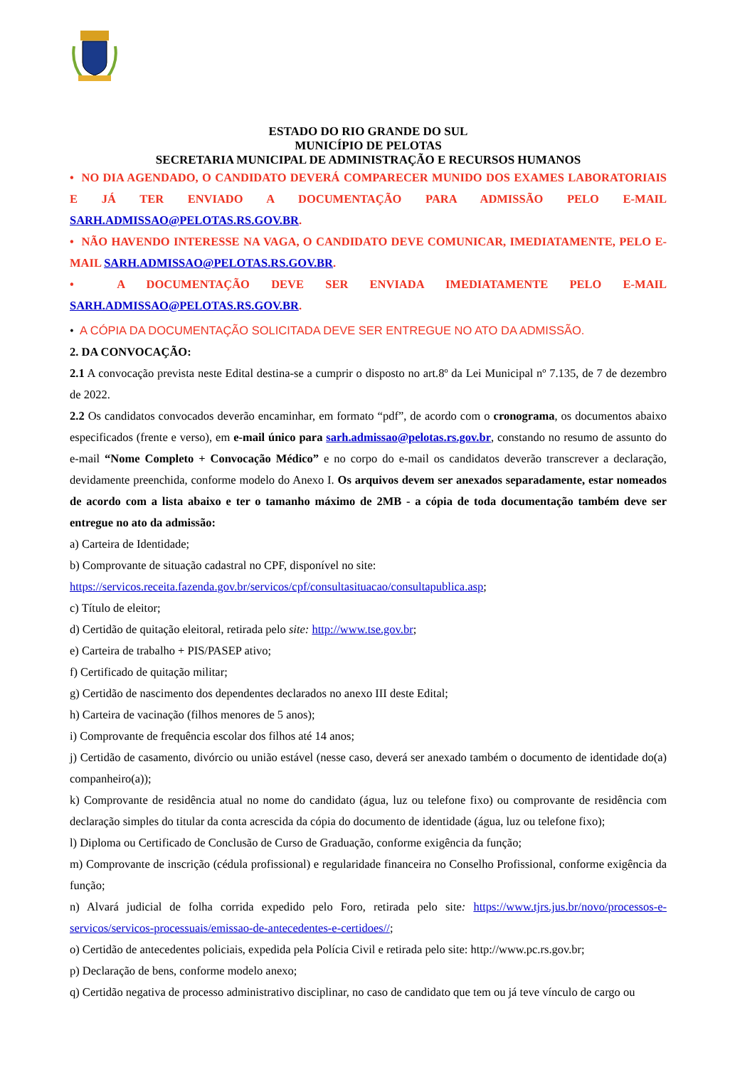ESTADO DO RIO GRANDE DO SUL
MUNICÍPIO DE PELOTAS
SECRETARIA MUNICIPAL DE ADMINISTRAÇÃO E RECURSOS HUMANOS
• NO DIA AGENDADO, O CANDIDATO DEVERÁ COMPARECER MUNIDO DOS EXAMES LABORATORIAIS E JÁ TER ENVIADO A DOCUMENTAÇÃO PARA ADMISSÃO PELO E-MAIL SARH.ADMISSAO@PELOTAS.RS.GOV.BR.
• NÃO HAVENDO INTERESSE NA VAGA, O CANDIDATO DEVE COMUNICAR, IMEDIATAMENTE, PELO E-MAIL SARH.ADMISSAO@PELOTAS.RS.GOV.BR.
• A DOCUMENTAÇÃO DEVE SER ENVIADA IMEDIATAMENTE PELO E-MAIL SARH.ADMISSAO@PELOTAS.RS.GOV.BR.
• A CÓPIA DA DOCUMENTAÇÃO SOLICITADA DEVE SER ENTREGUE NO ATO DA ADMISSÃO.
2. DA CONVOCAÇÃO:
2.1 A convocação prevista neste Edital destina-se a cumprir o disposto no art.8º da Lei Municipal nº 7.135, de 7 de dezembro de 2022.
2.2 Os candidatos convocados deverão encaminhar, em formato “pdf”, de acordo com o cronograma, os documentos abaixo especificados (frente e verso), em e-mail único para sarh.admissao@pelotas.rs.gov.br, constando no resumo de assunto do e-mail “Nome Completo + Convocação Médico” e no corpo do e-mail os candidatos deverão transcrever a declaração, devidamente preenchida, conforme modelo do Anexo I. Os arquivos devem ser anexados separadamente, estar nomeados de acordo com a lista abaixo e ter o tamanho máximo de 2MB - a cópia de toda documentação também deve ser entregue no ato da admissão:
a) Carteira de Identidade;
b) Comprovante de situação cadastral no CPF, disponível no site:
https://servicos.receita.fazenda.gov.br/servicos/cpf/consultasituacao/consultapublica.asp;
c) Título de eleitor;
d) Certidão de quitação eleitoral, retirada pelo site: http://www.tse.gov.br;
e) Carteira de trabalho + PIS/PASEP ativo;
f) Certificado de quitação militar;
g) Certidão de nascimento dos dependentes declarados no anexo III deste Edital;
h) Carteira de vacinação (filhos menores de 5 anos);
i) Comprovante de frequência escolar dos filhos até 14 anos;
j) Certidão de casamento, divórcio ou união estável (nesse caso, deverá ser anexado também o documento de identidade do(a) companheiro(a));
k) Comprovante de residência atual no nome do candidato (água, luz ou telefone fixo) ou comprovante de residência com declaração simples do titular da conta acrescida da cópia do documento de identidade (água, luz ou telefone fixo);
l) Diploma ou Certificado de Conclusão de Curso de Graduação, conforme exigência da função;
m) Comprovante de inscrição (cédula profissional) e regularidade financeira no Conselho Profissional, conforme exigência da função;
n) Alvará judicial de folha corrida expedido pelo Foro, retirada pelo site: https://www.tjrs.jus.br/novo/processos-e-servicos/servicos-processuais/emissao-de-antecedentes-e-certidoes//;
o) Certidão de antecedentes policiais, expedida pela Polícia Civil e retirada pelo site: http://www.pc.rs.gov.br;
p) Declaração de bens, conforme modelo anexo;
q) Certidão negativa de processo administrativo disciplinar, no caso de candidato que tem ou já teve vínculo de cargo ou